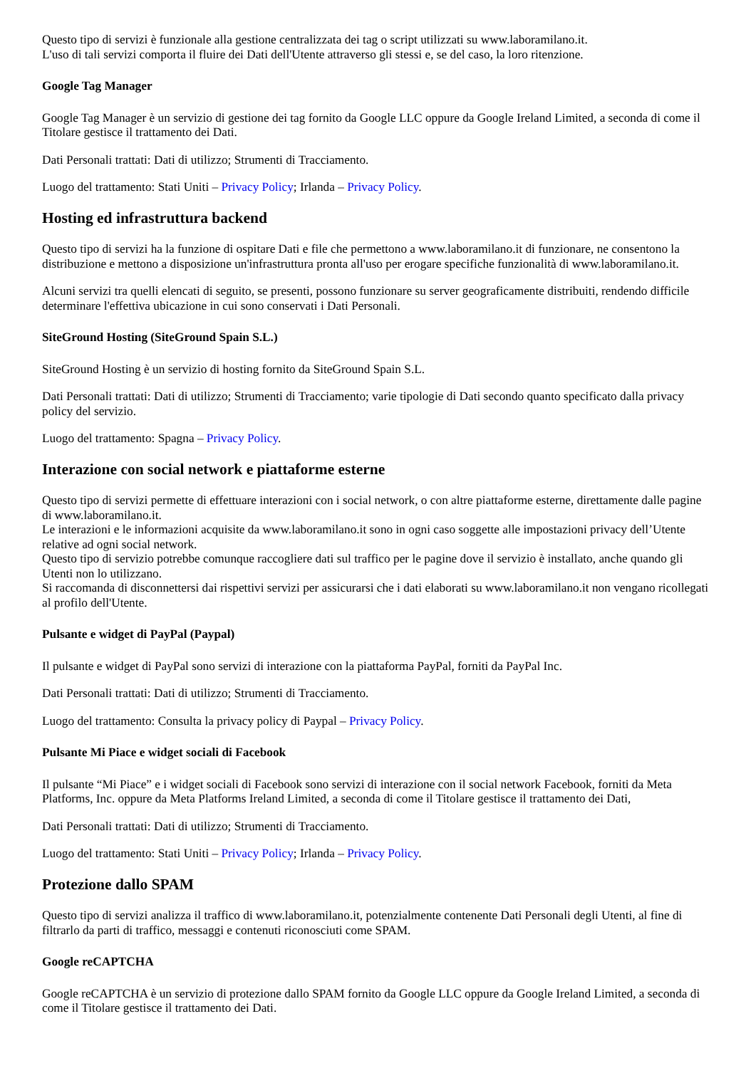Questo tipo di servizi è funzionale alla gestione centralizzata dei tag o script utilizzati su www.laboramilano.it.
L'uso di tali servizi comporta il fluire dei Dati dell'Utente attraverso gli stessi e, se del caso, la loro ritenzione.
Google Tag Manager
Google Tag Manager è un servizio di gestione dei tag fornito da Google LLC oppure da Google Ireland Limited, a seconda di come il Titolare gestisce il trattamento dei Dati.
Dati Personali trattati: Dati di utilizzo; Strumenti di Tracciamento.
Luogo del trattamento: Stati Uniti – Privacy Policy; Irlanda – Privacy Policy.
Hosting ed infrastruttura backend
Questo tipo di servizi ha la funzione di ospitare Dati e file che permettono a www.laboramilano.it di funzionare, ne consentono la distribuzione e mettono a disposizione un'infrastruttura pronta all'uso per erogare specifiche funzionalità di www.laboramilano.it.
Alcuni servizi tra quelli elencati di seguito, se presenti, possono funzionare su server geograficamente distribuiti, rendendo difficile determinare l'effettiva ubicazione in cui sono conservati i Dati Personali.
SiteGround Hosting (SiteGround Spain S.L.)
SiteGround Hosting è un servizio di hosting fornito da SiteGround Spain S.L.
Dati Personali trattati: Dati di utilizzo; Strumenti di Tracciamento; varie tipologie di Dati secondo quanto specificato dalla privacy policy del servizio.
Luogo del trattamento: Spagna – Privacy Policy.
Interazione con social network e piattaforme esterne
Questo tipo di servizi permette di effettuare interazioni con i social network, o con altre piattaforme esterne, direttamente dalle pagine di www.laboramilano.it.
Le interazioni e le informazioni acquisite da www.laboramilano.it sono in ogni caso soggette alle impostazioni privacy dell’Utente relative ad ogni social network.
Questo tipo di servizio potrebbe comunque raccogliere dati sul traffico per le pagine dove il servizio è installato, anche quando gli Utenti non lo utilizzano.
Si raccomanda di disconnettersi dai rispettivi servizi per assicurarsi che i dati elaborati su www.laboramilano.it non vengano ricollegati al profilo dell'Utente.
Pulsante e widget di PayPal (Paypal)
Il pulsante e widget di PayPal sono servizi di interazione con la piattaforma PayPal, forniti da PayPal Inc.
Dati Personali trattati: Dati di utilizzo; Strumenti di Tracciamento.
Luogo del trattamento: Consulta la privacy policy di Paypal – Privacy Policy.
Pulsante Mi Piace e widget sociali di Facebook
Il pulsante “Mi Piace” e i widget sociali di Facebook sono servizi di interazione con il social network Facebook, forniti da Meta Platforms, Inc. oppure da Meta Platforms Ireland Limited, a seconda di come il Titolare gestisce il trattamento dei Dati,
Dati Personali trattati: Dati di utilizzo; Strumenti di Tracciamento.
Luogo del trattamento: Stati Uniti – Privacy Policy; Irlanda – Privacy Policy.
Protezione dallo SPAM
Questo tipo di servizi analizza il traffico di www.laboramilano.it, potenzialmente contenente Dati Personali degli Utenti, al fine di filtrarlo da parti di traffico, messaggi e contenuti riconosciuti come SPAM.
Google reCAPTCHA
Google reCAPTCHA è un servizio di protezione dallo SPAM fornito da Google LLC oppure da Google Ireland Limited, a seconda di come il Titolare gestisce il trattamento dei Dati.